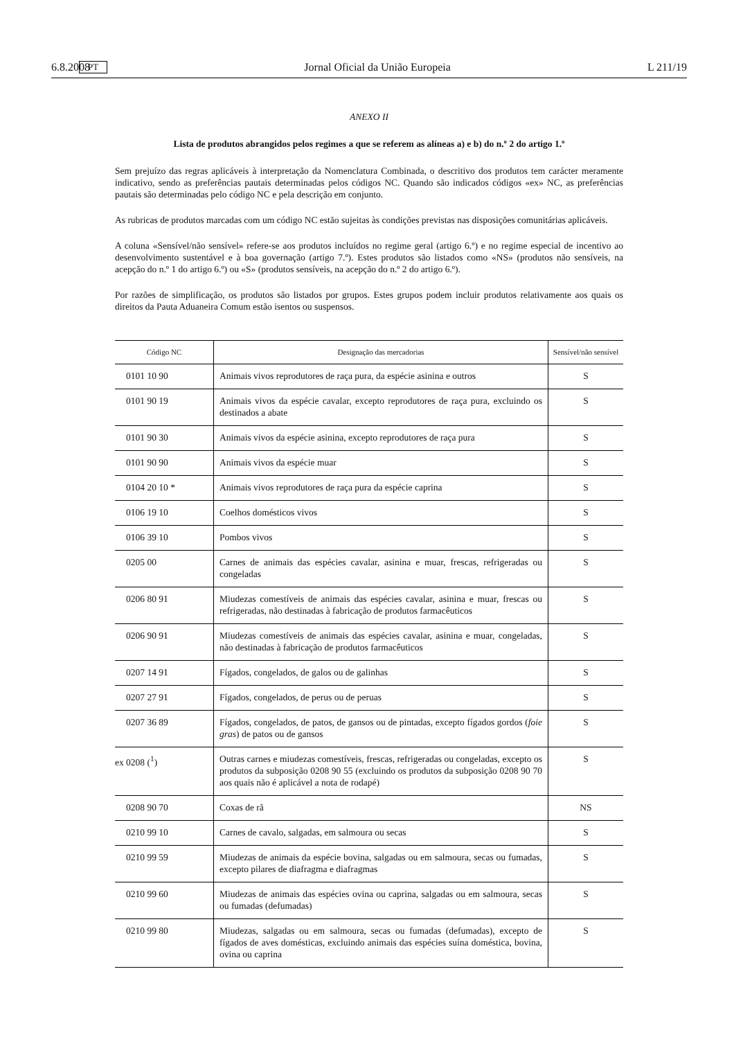6.8.2008 PT Jornal Oficial da União Europeia L 211/19
ANEXO II
Lista de produtos abrangidos pelos regimes a que se referem as alíneas a) e b) do n.º 2 do artigo 1.º
Sem prejuízo das regras aplicáveis à interpretação da Nomenclatura Combinada, o descritivo dos produtos tem carácter meramente indicativo, sendo as preferências pautais determinadas pelos códigos NC. Quando são indicados códigos «ex» NC, as preferências pautais são determinadas pelo código NC e pela descrição em conjunto.
As rubricas de produtos marcadas com um código NC estão sujeitas às condições previstas nas disposições comunitárias aplicáveis.
A coluna «Sensível/não sensível» refere-se aos produtos incluídos no regime geral (artigo 6.º) e no regime especial de incentivo ao desenvolvimento sustentável e à boa governação (artigo 7.º). Estes produtos são listados como «NS» (produtos não sensíveis, na acepção do n.º 1 do artigo 6.º) ou «S» (produtos sensíveis, na acepção do n.º 2 do artigo 6.º).
Por razões de simplificação, os produtos são listados por grupos. Estes grupos podem incluir produtos relativamente aos quais os direitos da Pauta Aduaneira Comum estão isentos ou suspensos.
| Código NC | Designação das mercadorias | Sensível/não sensível |
| --- | --- | --- |
| 0101 10 90 | Animais vivos reprodutores de raça pura, da espécie asinina e outros | S |
| 0101 90 19 | Animais vivos da espécie cavalar, excepto reprodutores de raça pura, excluindo os destinados a abate | S |
| 0101 90 30 | Animais vivos da espécie asinina, excepto reprodutores de raça pura | S |
| 0101 90 90 | Animais vivos da espécie muar | S |
| 0104 20 10 * | Animais vivos reprodutores de raça pura da espécie caprina | S |
| 0106 19 10 | Coelhos domésticos vivos | S |
| 0106 39 10 | Pombos vivos | S |
| 0205 00 | Carnes de animais das espécies cavalar, asinina e muar, frescas, refrigeradas ou congeladas | S |
| 0206 80 91 | Miudezas comestíveis de animais das espécies cavalar, asinina e muar, frescas ou refrigeradas, não destinadas à fabricação de produtos farmacêuticos | S |
| 0206 90 91 | Miudezas comestíveis de animais das espécies cavalar, asinina e muar, congeladas, não destinadas à fabricação de produtos farmacêuticos | S |
| 0207 14 91 | Fígados, congelados, de galos ou de galinhas | S |
| 0207 27 91 | Fígados, congelados, de perus ou de peruas | S |
| 0207 36 89 | Fígados, congelados, de patos, de gansos ou de pintadas, excepto fígados gordos ( foie gras ) de patos ou de gansos | S |
| ex 0208 (<sup>1</sup>) | Outras carnes e miudezas comestíveis, frescas, refrigeradas ou congeladas, excepto os produtos da subposição 0208 90 55 (excluindo os produtos da subposição 0208 90 70 aos quais não é aplicável a nota de rodapé) | S |
| 0208 90 70 | Coxas de rã | NS |
| 0210 99 10 | Carnes de cavalo, salgadas, em salmoura ou secas | S |
| 0210 99 59 | Miudezas de animais da espécie bovina, salgadas ou em salmoura, secas ou fumadas, excepto pilares de diafragma e diafragmas | S |
| 0210 99 60 | Miudezas de animais das espécies ovina ou caprina, salgadas ou em salmoura, secas ou fumadas (defumadas) | S |
| 0210 99 80 | Miudezas, salgadas ou em salmoura, secas ou fumadas (defumadas), excepto de fígados de aves domésticas, excluindo animais das espécies suína doméstica, bovina, ovina ou caprina | S |